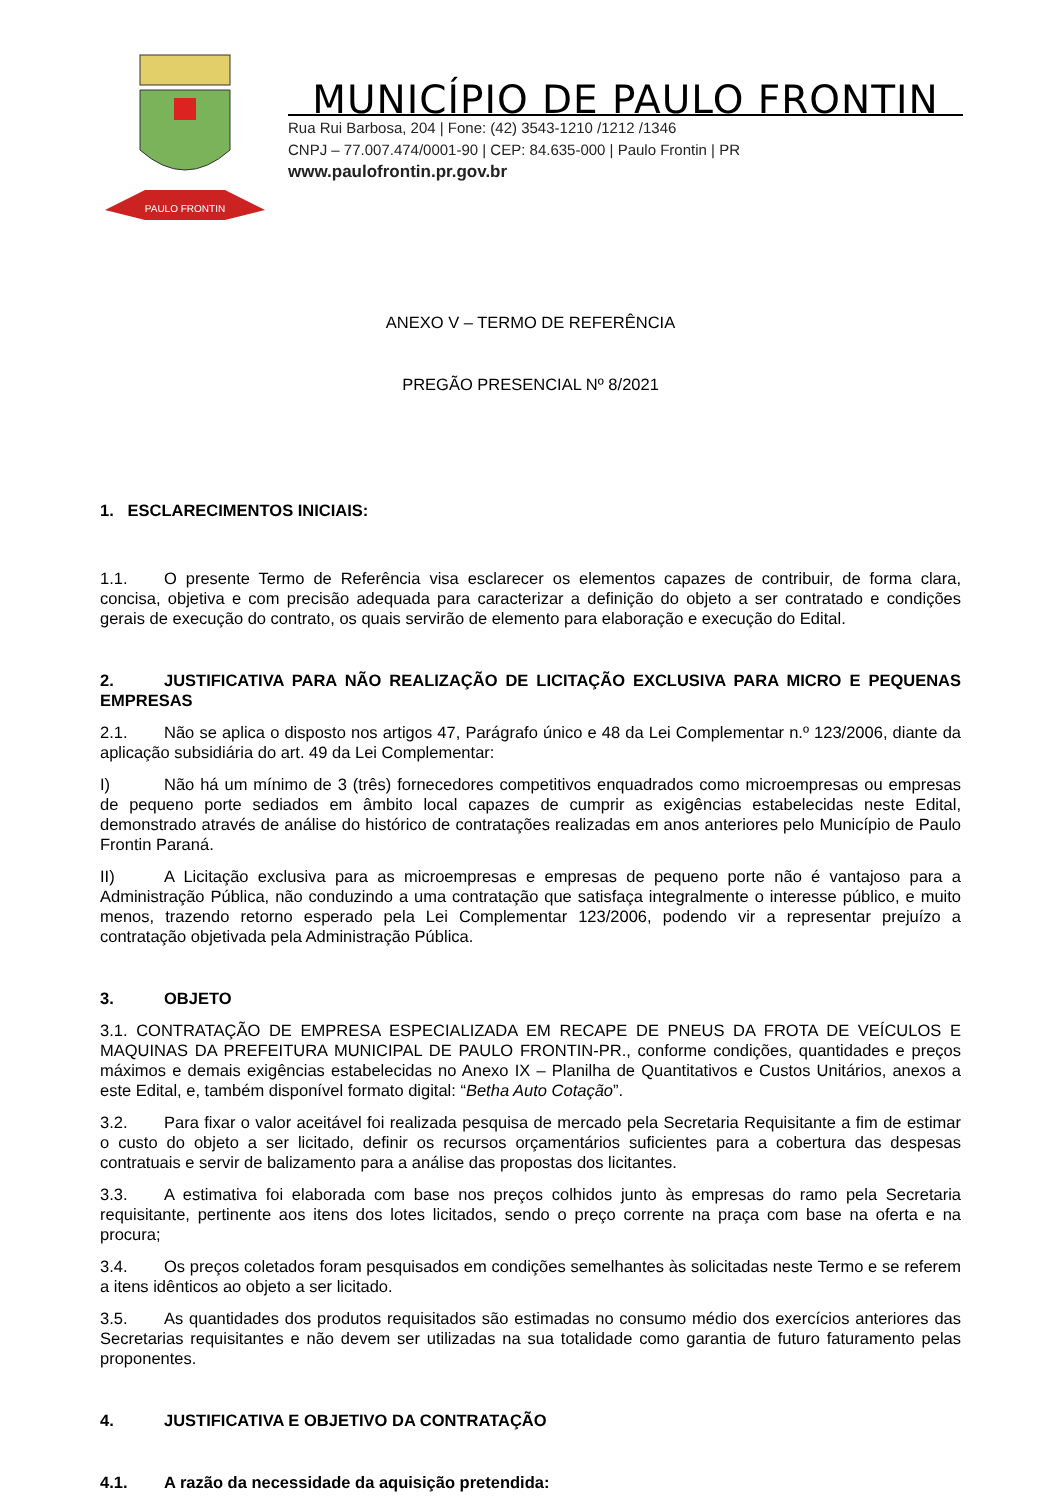PAULO FRONTIN
MUNICÍPIO DE PAULO FRONTIN
Rua Rui Barbosa, 204 | Fone: (42) 3543-1210 /1212 /1346
CNPJ – 77.007.474/0001-90 | CEP: 84.635-000 | Paulo Frontin | PR
www.paulofrontin.pr.gov.br
ANEXO V – TERMO DE REFERÊNCIA
PREGÃO PRESENCIAL Nº 8/2021
1. ESCLARECIMENTOS INICIAIS:
1.1. O presente Termo de Referência visa esclarecer os elementos capazes de contribuir, de forma clara, concisa, objetiva e com precisão adequada para caracterizar a definição do objeto a ser contratado e condições gerais de execução do contrato, os quais servirão de elemento para elaboração e execução do Edital.
2. JUSTIFICATIVA PARA NÃO REALIZAÇÃO DE LICITAÇÃO EXCLUSIVA PARA MICRO E PEQUENAS EMPRESAS
2.1. Não se aplica o disposto nos artigos 47, Parágrafo único e 48 da Lei Complementar n.º 123/2006, diante da aplicação subsidiária do art. 49 da Lei Complementar:
I) Não há um mínimo de 3 (três) fornecedores competitivos enquadrados como microempresas ou empresas de pequeno porte sediados em âmbito local capazes de cumprir as exigências estabelecidas neste Edital, demonstrado através de análise do histórico de contratações realizadas em anos anteriores pelo Município de Paulo Frontin Paraná.
II) A Licitação exclusiva para as microempresas e empresas de pequeno porte não é vantajoso para a Administração Pública, não conduzindo a uma contratação que satisfaça integralmente o interesse público, e muito menos, trazendo retorno esperado pela Lei Complementar 123/2006, podendo vir a representar prejuízo a contratação objetivada pela Administração Pública.
3. OBJETO
3.1. CONTRATAÇÃO DE EMPRESA ESPECIALIZADA EM RECAPE DE PNEUS DA FROTA DE VEÍCULOS E MAQUINAS DA PREFEITURA MUNICIPAL DE PAULO FRONTIN-PR., conforme condições, quantidades e preços máximos e demais exigências estabelecidas no Anexo IX – Planilha de Quantitativos e Custos Unitários, anexos a este Edital, e, também disponível formato digital: “Betha Auto Cotação”.
3.2. Para fixar o valor aceitável foi realizada pesquisa de mercado pela Secretaria Requisitante a fim de estimar o custo do objeto a ser licitado, definir os recursos orçamentários suficientes para a cobertura das despesas contratuais e servir de balizamento para a análise das propostas dos licitantes.
3.3. A estimativa foi elaborada com base nos preços colhidos junto às empresas do ramo pela Secretaria requisitante, pertinente aos itens dos lotes licitados, sendo o preço corrente na praça com base na oferta e na procura;
3.4. Os preços coletados foram pesquisados em condições semelhantes às solicitadas neste Termo e se referem a itens idênticos ao objeto a ser licitado.
3.5. As quantidades dos produtos requisitados são estimadas no consumo médio dos exercícios anteriores das Secretarias requisitantes e não devem ser utilizadas na sua totalidade como garantia de futuro faturamento pelas proponentes.
4. JUSTIFICATIVA E OBJETIVO DA CONTRATAÇÃO
4.1. A razão da necessidade da aquisição pretendida: